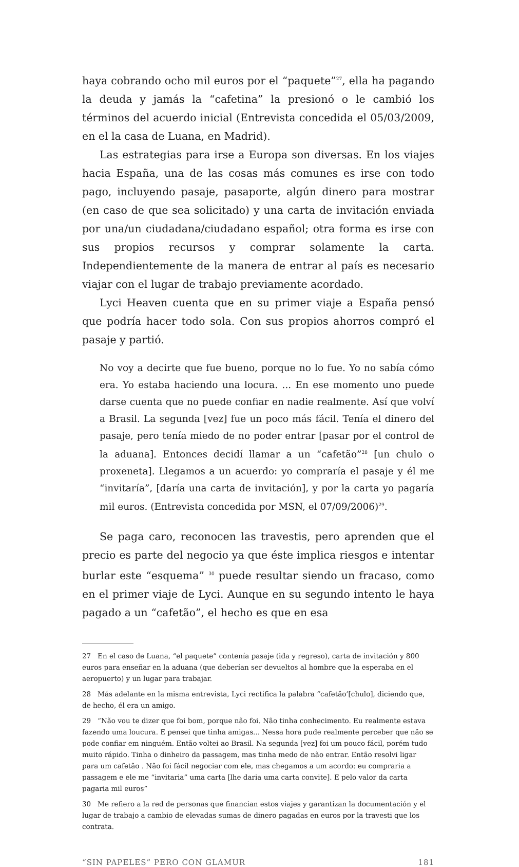haya cobrando ocho mil euros por el “paquete”<sup>27</sup>, ella ha pagando la deuda y jamás la “cafetina” la presionó o le cambió los términos del acuerdo inicial (Entrevista concedida el 05/03/2009, en el la casa de Luana, en Madrid).
Las estrategias para irse a Europa son diversas. En los viajes hacia España, una de las cosas más comunes es irse con todo pago, incluyendo pasaje, pasaporte, algún dinero para mostrar (en caso de que sea solicitado) y una carta de invitación enviada por una/un ciudadana/ciudadano español; otra forma es irse con sus propios recursos y comprar solamente la carta. Independientemente de la manera de entrar al país es necesario viajar con el lugar de trabajo previamente acordado.
Lyci Heaven cuenta que en su primer viaje a España pensó que podría hacer todo sola. Con sus propios ahorros compró el pasaje y partió.
No voy a decirte que fue bueno, porque no lo fue. Yo no sabía cómo era. Yo estaba haciendo una locura. ... En ese momento uno puede darse cuenta que no puede confiar en nadie realmente. Así que volví a Brasil. La segunda [vez] fue un poco más fácil. Tenía el dinero del pasaje, pero tenía miedo de no poder entrar [pasar por el control de la aduana]. Entonces decidí llamar a un “cafetão”<sup>28</sup> [un chulo o proxeneta]. Llegamos a un acuerdo: yo compraría el pasaje y él me “invitaría”, [daría una carta de invitación], y por la carta yo pagaría mil euros. (Entrevista concedida por MSN, el 07/09/2006)<sup>29</sup>.
Se paga caro, reconocen las travestis, pero aprenden que el precio es parte del negocio ya que éste implica riesgos e intentar burlar este “esquema” <sup>30</sup> puede resultar siendo un fracaso, como en el primer viaje de Lyci. Aunque en su segundo intento le haya pagado a un “cafetão”, el hecho es que en esa
27 En el caso de Luana, “el paquete” contenía pasaje (ida y regreso), carta de invitación y 800 euros para enseñar en la aduana (que deberían ser devueltos al hombre que la esperaba en el aeropuerto) y un lugar para trabajar.
28 Más adelante en la misma entrevista, Lyci rectifica la palabra “cafetão’[chulo], diciendo que, de hecho, él era un amigo.
29 “Não vou te dizer que foi bom, porque não foi. Não tinha conhecimento. Eu realmente estava fazendo uma loucura. E pensei que tinha amigas... Nessa hora pude realmente perceber que não se pode confiar em ninguém. Então voltei ao Brasil. Na segunda [vez] foi um pouco fácil, porém tudo muito rápido. Tinha o dinheiro da passagem, mas tinha medo de não entrar. Então resolvi ligar para um cafetão . Não foi fácil negociar com ele, mas chegamos a um acordo: eu compraria a passagem e ele me “invitaria” uma carta [lhe daria uma carta convite]. E pelo valor da carta pagaria mil euros”
30 Me refiero a la red de personas que financian estos viajes y garantizan la documentación y el lugar de trabajo a cambio de elevadas sumas de dinero pagadas en euros por la travesti que los contrata.
“SIN PAPELES” PERO CON GLAMUR 181